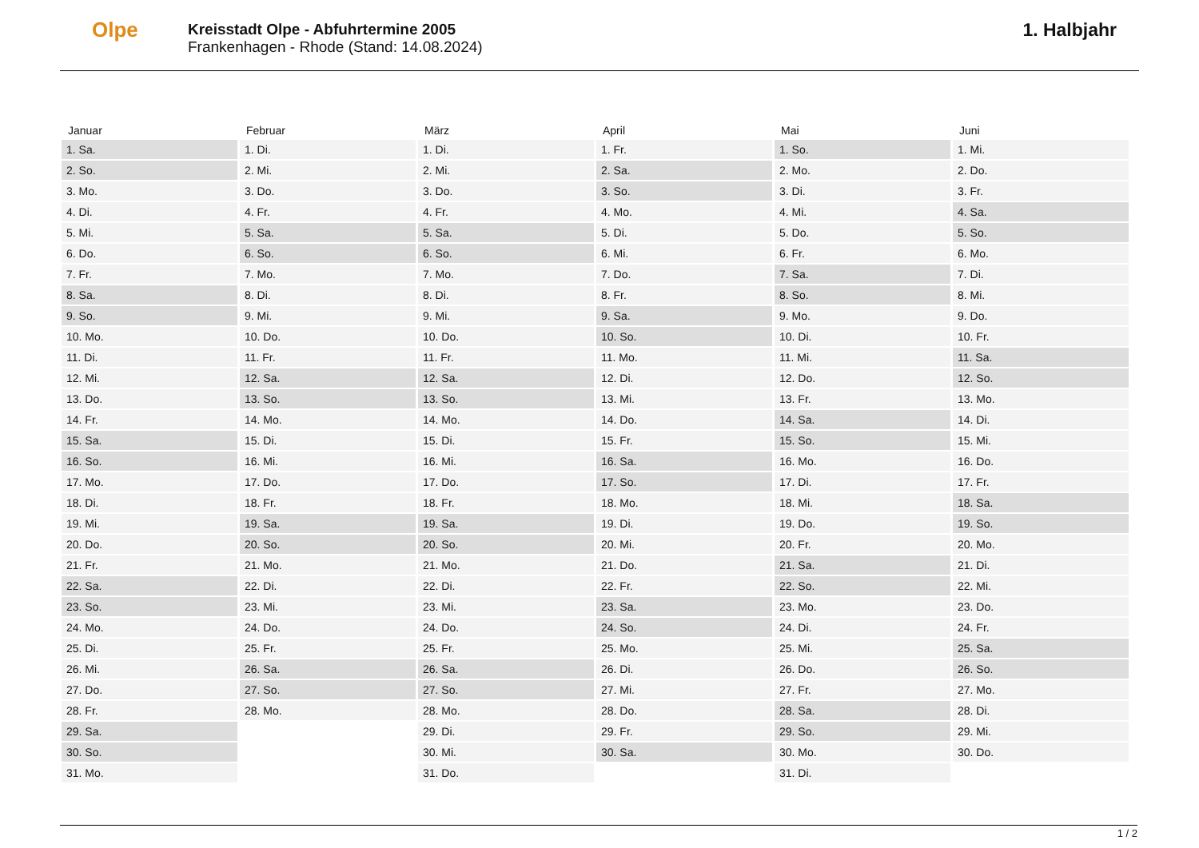Olpe
Kreisstadt Olpe - Abfuhrtermine 2005
Frankenhagen - Rhode (Stand: 14.08.2024)
1. Halbjahr
| Januar | Februar | März | April | Mai | Juni |
| --- | --- | --- | --- | --- | --- |
| 1. Sa. | 1. Di. | 1. Di. | 1. Fr. | 1. So. | 1. Mi. |
| 2. So. | 2. Mi. | 2. Mi. | 2. Sa. | 2. Mo. | 2. Do. |
| 3. Mo. | 3. Do. | 3. Do. | 3. So. | 3. Di. | 3. Fr. |
| 4. Di. | 4. Fr. | 4. Fr. | 4. Mo. | 4. Mi. | 4. Sa. |
| 5. Mi. | 5. Sa. | 5. Sa. | 5. Di. | 5. Do. | 5. So. |
| 6. Do. | 6. So. | 6. So. | 6. Mi. | 6. Fr. | 6. Mo. |
| 7. Fr. | 7. Mo. | 7. Mo. | 7. Do. | 7. Sa. | 7. Di. |
| 8. Sa. | 8. Di. | 8. Di. | 8. Fr. | 8. So. | 8. Mi. |
| 9. So. | 9. Mi. | 9. Mi. | 9. Sa. | 9. Mo. | 9. Do. |
| 10. Mo. | 10. Do. | 10. Do. | 10. So. | 10. Di. | 10. Fr. |
| 11. Di. | 11. Fr. | 11. Fr. | 11. Mo. | 11. Mi. | 11. Sa. |
| 12. Mi. | 12. Sa. | 12. Sa. | 12. Di. | 12. Do. | 12. So. |
| 13. Do. | 13. So. | 13. So. | 13. Mi. | 13. Fr. | 13. Mo. |
| 14. Fr. | 14. Mo. | 14. Mo. | 14. Do. | 14. Sa. | 14. Di. |
| 15. Sa. | 15. Di. | 15. Di. | 15. Fr. | 15. So. | 15. Mi. |
| 16. So. | 16. Mi. | 16. Mi. | 16. Sa. | 16. Mo. | 16. Do. |
| 17. Mo. | 17. Do. | 17. Do. | 17. So. | 17. Di. | 17. Fr. |
| 18. Di. | 18. Fr. | 18. Fr. | 18. Mo. | 18. Mi. | 18. Sa. |
| 19. Mi. | 19. Sa. | 19. Sa. | 19. Di. | 19. Do. | 19. So. |
| 20. Do. | 20. So. | 20. So. | 20. Mi. | 20. Fr. | 20. Mo. |
| 21. Fr. | 21. Mo. | 21. Mo. | 21. Do. | 21. Sa. | 21. Di. |
| 22. Sa. | 22. Di. | 22. Di. | 22. Fr. | 22. So. | 22. Mi. |
| 23. So. | 23. Mi. | 23. Mi. | 23. Sa. | 23. Mo. | 23. Do. |
| 24. Mo. | 24. Do. | 24. Do. | 24. So. | 24. Di. | 24. Fr. |
| 25. Di. | 25. Fr. | 25. Fr. | 25. Mo. | 25. Mi. | 25. Sa. |
| 26. Mi. | 26. Sa. | 26. Sa. | 26. Di. | 26. Do. | 26. So. |
| 27. Do. | 27. So. | 27. So. | 27. Mi. | 27. Fr. | 27. Mo. |
| 28. Fr. | 28. Mo. | 28. Mo. | 28. Do. | 28. Sa. | 28. Di. |
| 29. Sa. | | 29. Di. | 29. Fr. | 29. So. | 29. Mi. |
| 30. So. | | 30. Mi. | 30. Sa. | 30. Mo. | 30. Do. |
| 31. Mo. | | 31. Do. | | 31. Di. | |
1 / 2